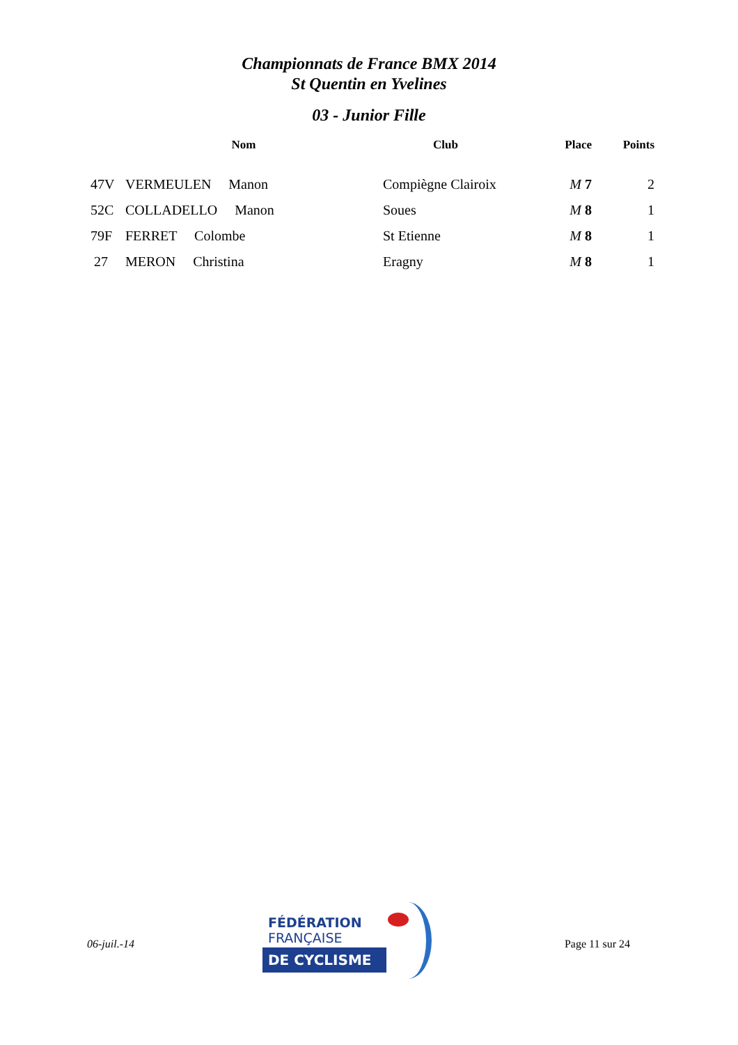Championnats de France BMX 2014
St Quentin en Yvelines
03 - Junior Fille
| | Nom | Club | Place | Points |
| --- | --- | --- | --- | --- |
| 47V | VERMEULEN Manon | Compiègne Clairoix | M 7 | 2 |
| 52C | COLLADELLO Manon | Soues | M 8 | 1 |
| 79F | FERRET Colombe | St Etienne | M 8 | 1 |
| 27 | MERON Christina | Eragny | M 8 | 1 |
06-juil.-14
FÉDÉRATION
FRANÇAISE
DE CYCLISME
Page 11 sur 24